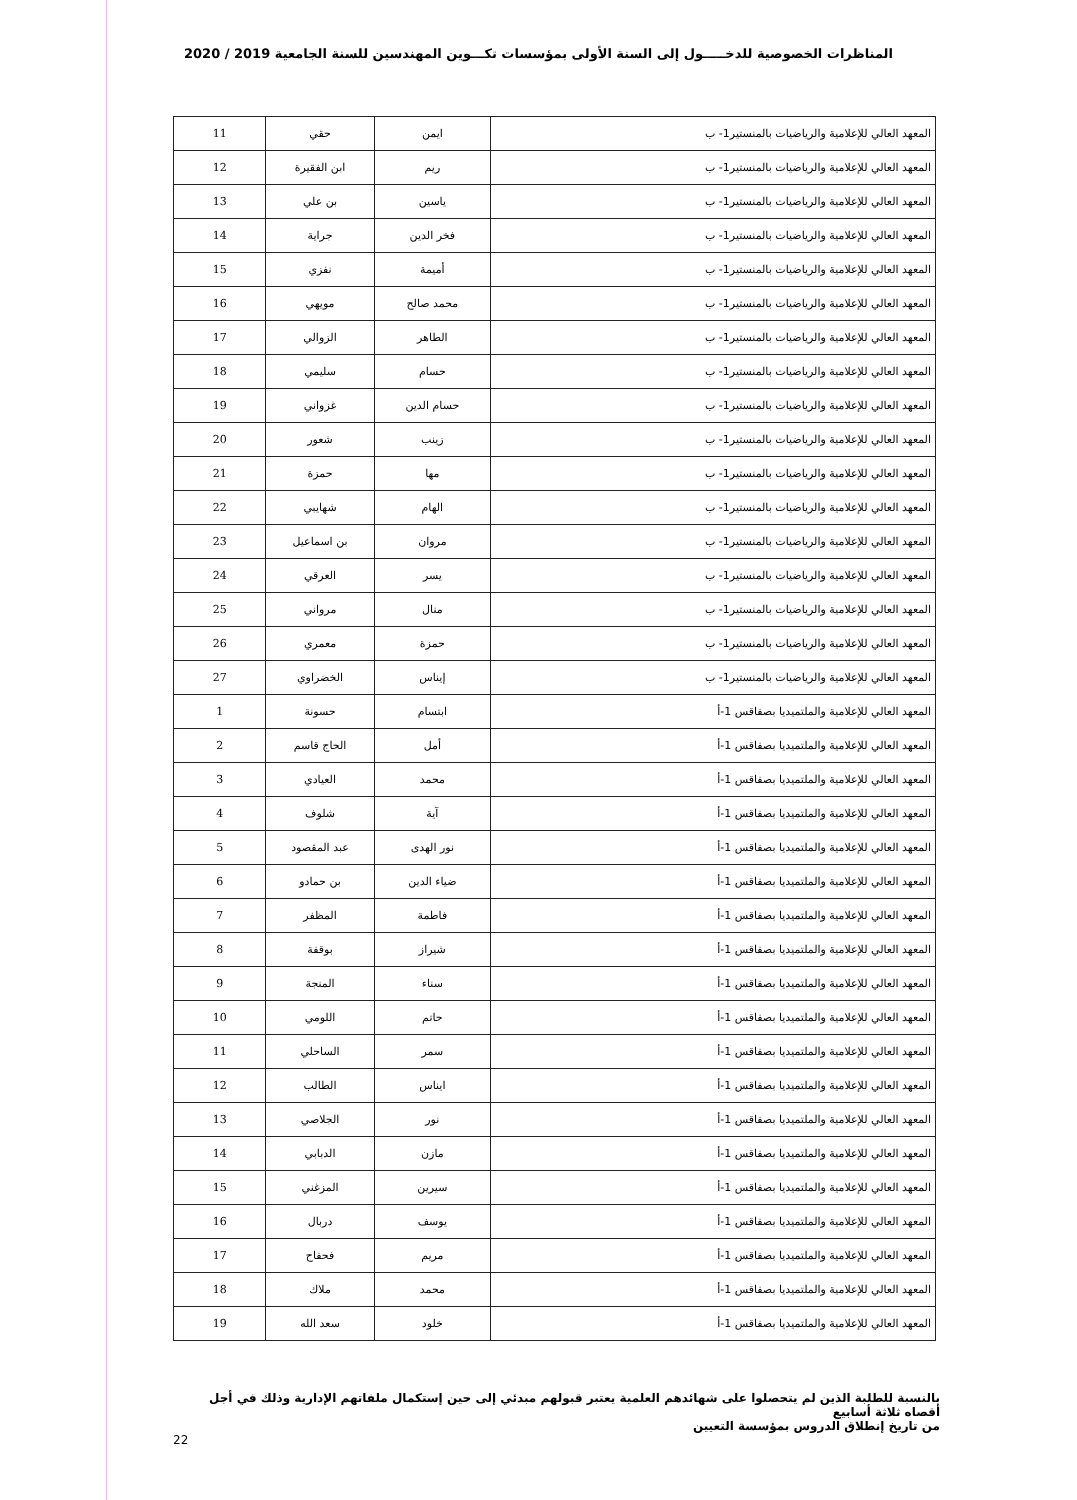المناظرات الخصوصية للدخـــــول إلى السنة الأولى بمؤسسات تكـــوين المهندسين للسنة الجامعية 2019 / 2020
| المعهد العالي للإعلامية والرياضيات بالمنستير1- ب | ايمن | حقي | 11 |
| المعهد العالي للإعلامية والرياضيات بالمنستير1- ب | ريم | ابن الفقيرة | 12 |
| المعهد العالي للإعلامية والرياضيات بالمنستير1- ب | ياسين | بن علي | 13 |
| المعهد العالي للإعلامية والرياضيات بالمنستير1- ب | فخر الدين | جراية | 14 |
| المعهد العالي للإعلامية والرياضيات بالمنستير1- ب | أميمة | نفزي | 15 |
| المعهد العالي للإعلامية والرياضيات بالمنستير1- ب | محمد صالح | مويهي | 16 |
| المعهد العالي للإعلامية والرياضيات بالمنستير1- ب | الطاهر | الزوالي | 17 |
| المعهد العالي للإعلامية والرياضيات بالمنستير1- ب | حسام | سليمي | 18 |
| المعهد العالي للإعلامية والرياضيات بالمنستير1- ب | حسام الدين | غزواني | 19 |
| المعهد العالي للإعلامية والرياضيات بالمنستير1- ب | زينب | شعور | 20 |
| المعهد العالي للإعلامية والرياضيات بالمنستير1- ب | مها | حمزة | 21 |
| المعهد العالي للإعلامية والرياضيات بالمنستير1- ب | الهام | شهايبي | 22 |
| المعهد العالي للإعلامية والرياضيات بالمنستير1- ب | مروان | بن اسماعيل | 23 |
| المعهد العالي للإعلامية والرياضيات بالمنستير1- ب | يسر | العرقي | 24 |
| المعهد العالي للإعلامية والرياضيات بالمنستير1- ب | منال | مرواني | 25 |
| المعهد العالي للإعلامية والرياضيات بالمنستير1- ب | حمزة | معمري | 26 |
| المعهد العالي للإعلامية والرياضيات بالمنستير1- ب | إيناس | الخضراوي | 27 |
| المعهد العالي للإعلامية والملتميديا بصفاقس 1-أ | ابتسام | حسونة | 1 |
| المعهد العالي للإعلامية والملتميديا بصفاقس 1-أ | أمل | الحاج قاسم | 2 |
| المعهد العالي للإعلامية والملتميديا بصفاقس 1-أ | محمد | العيادي | 3 |
| المعهد العالي للإعلامية والملتميديا بصفاقس 1-أ | آية | شلوف | 4 |
| المعهد العالي للإعلامية والملتميديا بصفاقس 1-أ | نور الهدى | عبد المقصود | 5 |
| المعهد العالي للإعلامية والملتميديا بصفاقس 1-أ | ضياء الدين | بن حمادو | 6 |
| المعهد العالي للإعلامية والملتميديا بصفاقس 1-أ | فاطمة | المظفر | 7 |
| المعهد العالي للإعلامية والملتميديا بصفاقس 1-أ | شيراز | بوقفة | 8 |
| المعهد العالي للإعلامية والملتميديا بصفاقس 1-أ | سناء | المنجة | 9 |
| المعهد العالي للإعلامية والملتميديا بصفاقس 1-أ | حاتم | اللومي | 10 |
| المعهد العالي للإعلامية والملتميديا بصفاقس 1-أ | سمر | الساحلي | 11 |
| المعهد العالي للإعلامية والملتميديا بصفاقس 1-أ | ايناس | الطالب | 12 |
| المعهد العالي للإعلامية والملتميديا بصفاقس 1-أ | نور | الجلاصي | 13 |
| المعهد العالي للإعلامية والملتميديا بصفاقس 1-أ | مازن | الدبابي | 14 |
| المعهد العالي للإعلامية والملتميديا بصفاقس 1-أ | سيرين | المزغني | 15 |
| المعهد العالي للإعلامية والملتميديا بصفاقس 1-أ | يوسف | دربال | 16 |
| المعهد العالي للإعلامية والملتميديا بصفاقس 1-أ | مريم | فحفاح | 17 |
| المعهد العالي للإعلامية والملتميديا بصفاقس 1-أ | محمد | ملاك | 18 |
| المعهد العالي للإعلامية والملتميديا بصفاقس 1-أ | خلود | سعد الله | 19 |
بالنسبة للطلبة الذين لم يتحصلوا على شهائدهم العلمية يعتبر قبولهم مبدئي إلى حين إستكمال ملفاتهم الإدارية وذلك في أجل أقصاه ثلاثة أسابيع
من تاريخ إنطلاق الدروس بمؤسسة التعيين
22